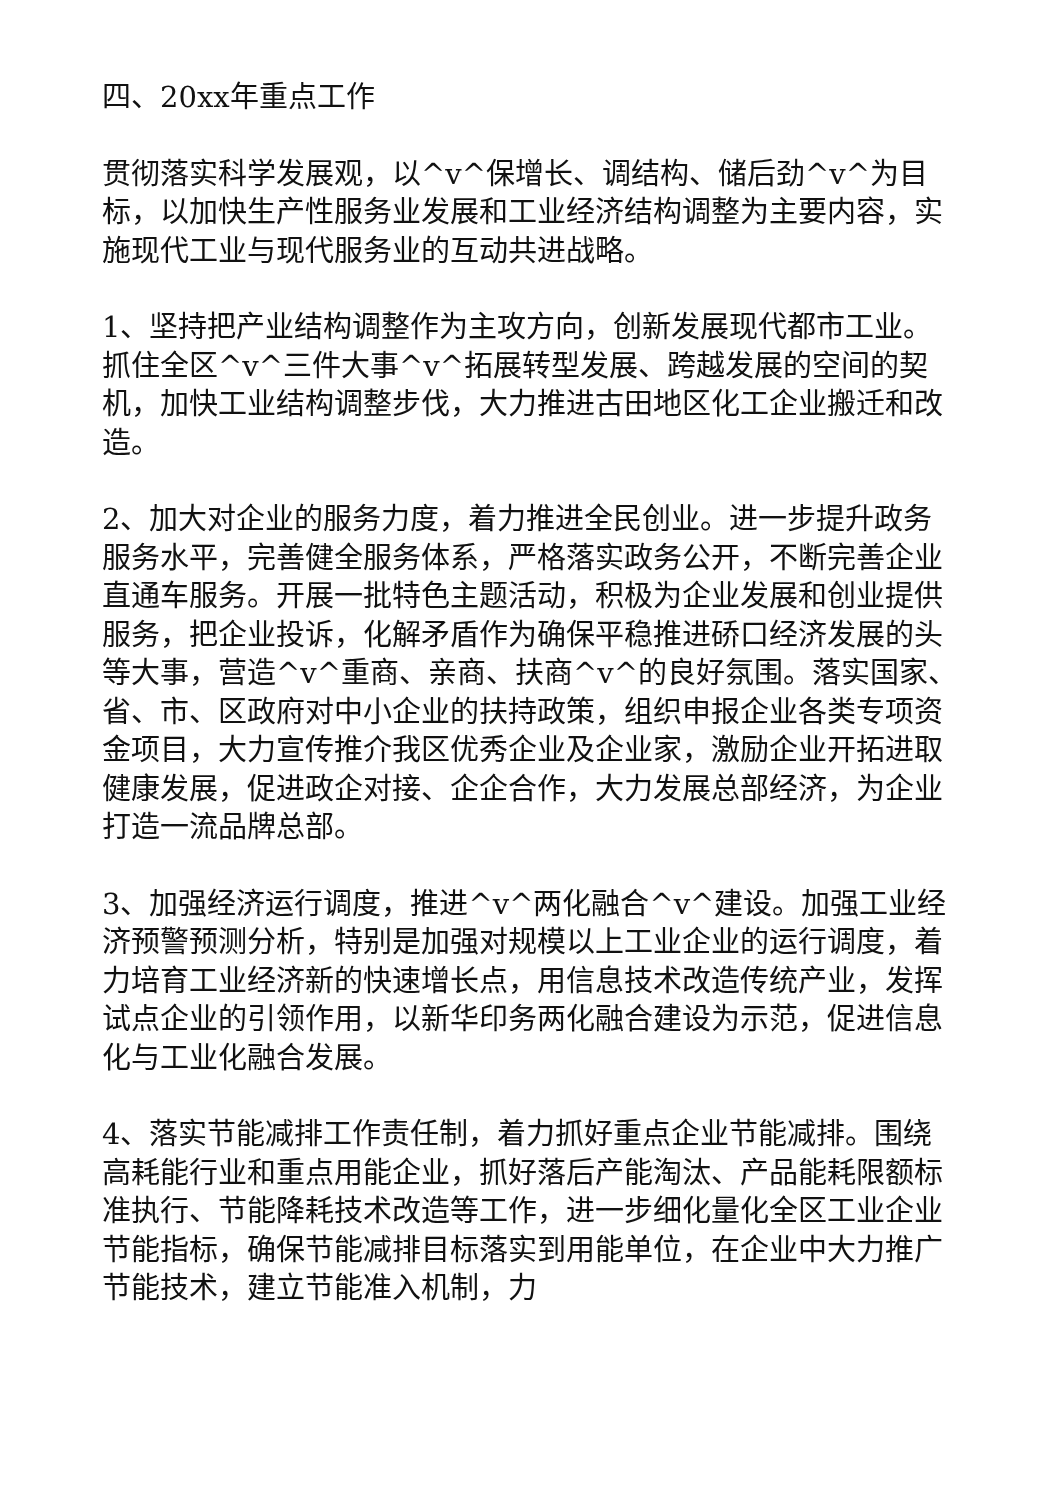四、20xx年重点工作
贯彻落实科学发展观，以^v^保增长、调结构、储后劲^v^为目标，以加快生产性服务业发展和工业经济结构调整为主要内容，实施现代工业与现代服务业的互动共进战略。
1、坚持把产业结构调整作为主攻方向，创新发展现代都市工业。抓住全区^v^三件大事^v^拓展转型发展、跨越发展的空间的契机，加快工业结构调整步伐，大力推进古田地区化工企业搬迁和改造。
2、加大对企业的服务力度，着力推进全民创业。进一步提升政务服务水平，完善健全服务体系，严格落实政务公开，不断完善企业直通车服务。开展一批特色主题活动，积极为企业发展和创业提供服务，把企业投诉，化解矛盾作为确保平稳推进硚口经济发展的头等大事，营造^v^重商、亲商、扶商^v^的良好氛围。落实国家、省、市、区政府对中小企业的扶持政策，组织申报企业各类专项资金项目，大力宣传推介我区优秀企业及企业家，激励企业开拓进取健康发展，促进政企对接、企企合作，大力发展总部经济，为企业打造一流品牌总部。
3、加强经济运行调度，推进^v^两化融合^v^建设。加强工业经济预警预测分析，特别是加强对规模以上工业企业的运行调度，着力培育工业经济新的快速增长点，用信息技术改造传统产业，发挥试点企业的引领作用，以新华印务两化融合建设为示范，促进信息化与工业化融合发展。
4、落实节能减排工作责任制，着力抓好重点企业节能减排。围绕高耗能行业和重点用能企业，抓好落后产能淘汰、产品能耗限额标准执行、节能降耗技术改造等工作，进一步细化量化全区工业企业节能指标，确保节能减排目标落实到用能单位，在企业中大力推广节能技术，建立节能准入机制，力